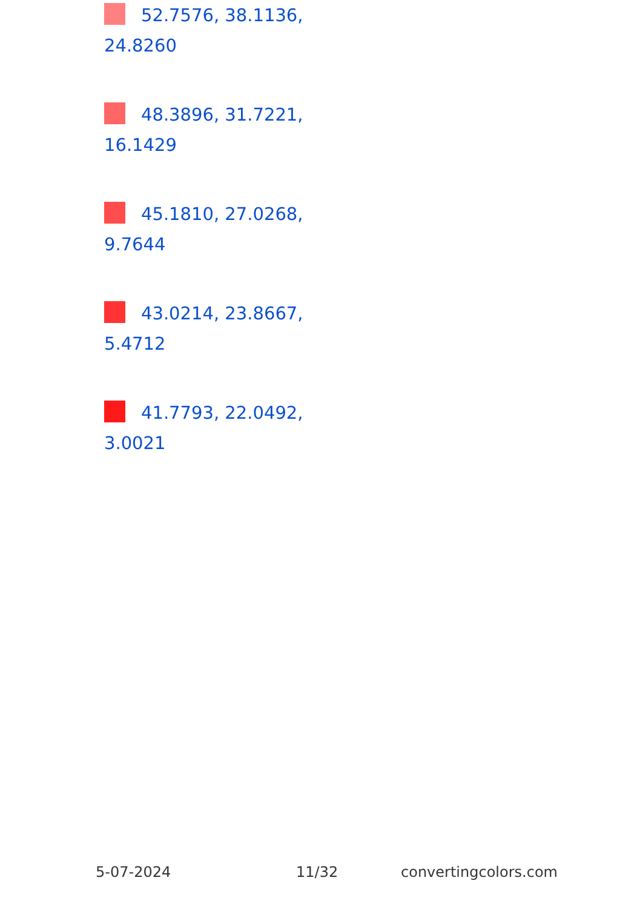52.7576, 38.1136, 24.8260
48.3896, 31.7221, 16.1429
45.1810, 27.0268, 9.7644
43.0214, 23.8667, 5.4712
41.7793, 22.0492, 3.0021
5-07-2024 11/32 convertingcolors.com